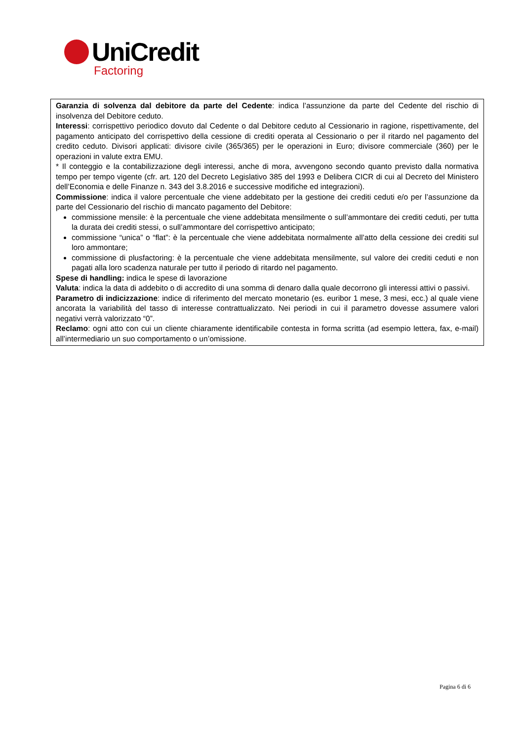UniCredit
Factoring
Garanzia di solvenza dal debitore da parte del Cedente: indica l’assunzione da parte del Cedente del rischio di insolvenza del Debitore ceduto.
Interessi: corrispettivo periodico dovuto dal Cedente o dal Debitore ceduto al Cessionario in ragione, rispettivamente, del pagamento anticipato del corrispettivo della cessione di crediti operata al Cessionario o per il ritardo nel pagamento del credito ceduto. Divisori applicati: divisore civile (365/365) per le operazioni in Euro; divisore commerciale (360) per le operazioni in valute extra EMU.
* Il conteggio e la contabilizzazione degli interessi, anche di mora, avvengono secondo quanto previsto dalla normativa tempo per tempo vigente (cfr. art. 120 del Decreto Legislativo 385 del 1993 e Delibera CICR di cui al Decreto del Ministero dell’Economia e delle Finanze n. 343 del 3.8.2016 e successive modifiche ed integrazioni).
Commissione: indica il valore percentuale che viene addebitato per la gestione dei crediti ceduti e/o per l’assunzione da parte del Cessionario del rischio di mancato pagamento del Debitore:
commissione mensile: è la percentuale che viene addebitata mensilmente o sull’ammontare dei crediti ceduti, per tutta la durata dei crediti stessi, o sull’ammontare del corrispettivo anticipato;
commissione “unica” o “flat”: è la percentuale che viene addebitata normalmente all’atto della cessione dei crediti sul loro ammontare;
commissione di plusfactoring: è la percentuale che viene addebitata mensilmente, sul valore dei crediti ceduti e non pagati alla loro scadenza naturale per tutto il periodo di ritardo nel pagamento.
Spese di handling: indica le spese di lavorazione
Valuta: indica la data di addebito o di accredito di una somma di denaro dalla quale decorrono gli interessi attivi o passivi.
Parametro di indicizzazione: indice di riferimento del mercato monetario (es. euribor 1 mese, 3 mesi, ecc.) al quale viene ancorata la variabilità del tasso di interesse contrattualizzato. Nei periodi in cui il parametro dovesse assumere valori negativi verrà valorizzato “0”.
Reclamo: ogni atto con cui un cliente chiaramente identificabile contesta in forma scritta (ad esempio lettera, fax, e-mail) all’intermediario un suo comportamento o un’omissione.
Pagina 6 di 6